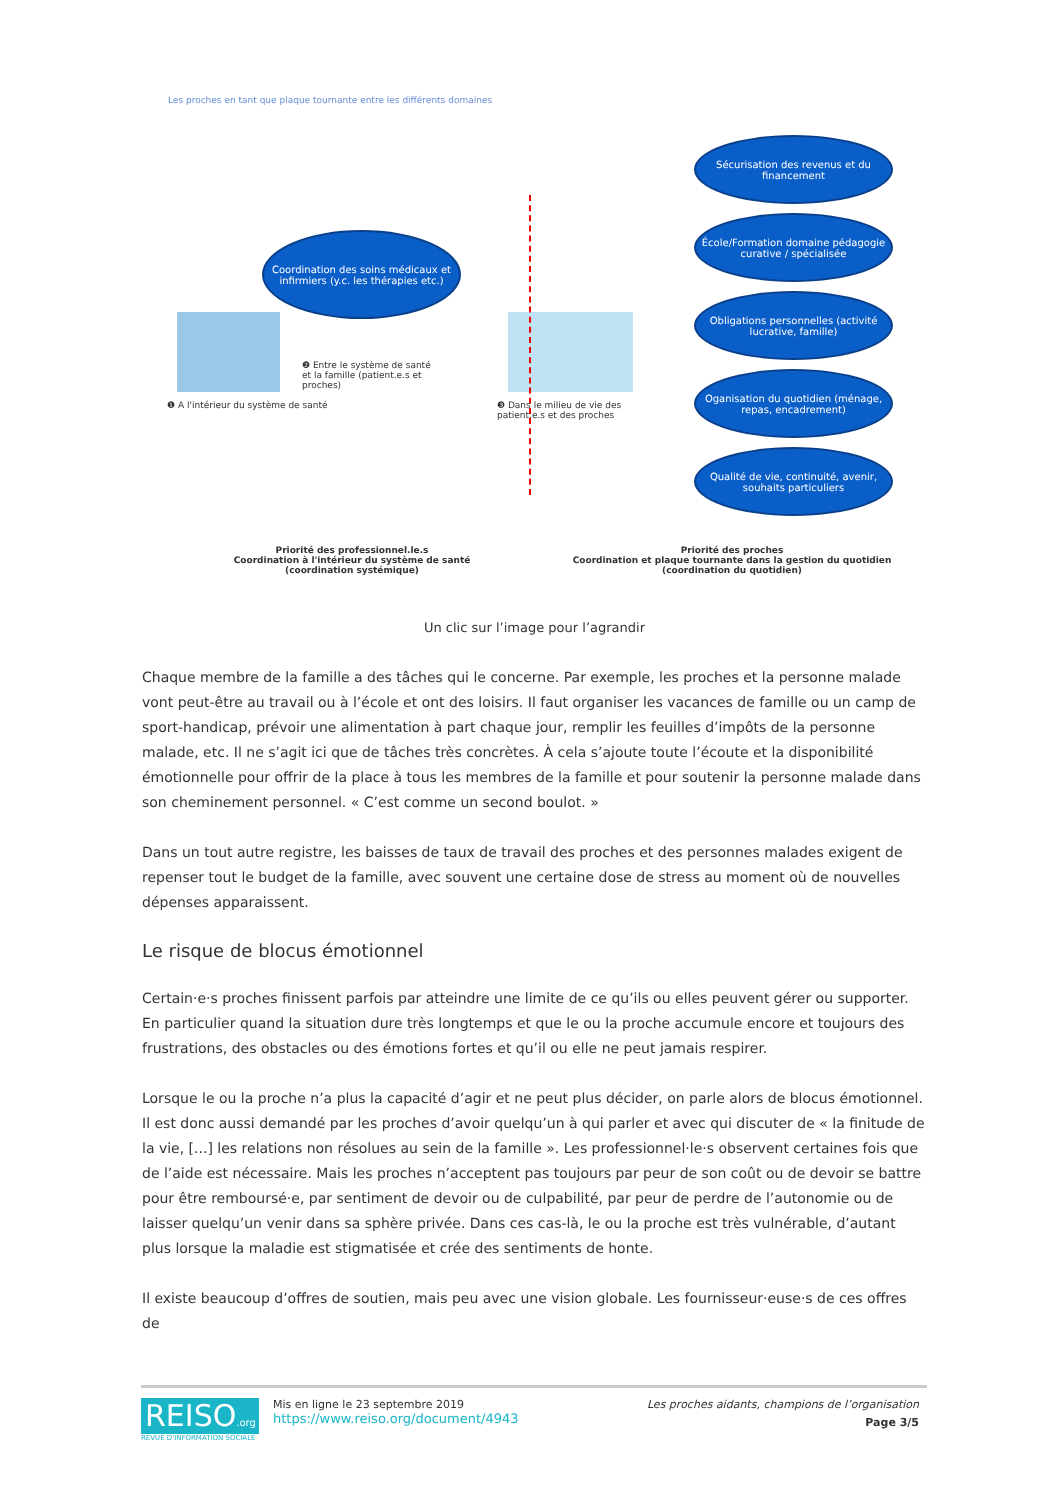Les proches en tant que plaque tournante entre les différents domaines
Coordination des soins médicaux et infirmiers (y.c. les thérapies etc.)
Sécurisation des revenus et du financement
École/Formation domaine pédagogie curative / spécialisée
Obligations personnelles (activité lucrative, famille)
Oganisation du quotidien (ménage, repas, encadrement)
Qualité de vie, continuité, avenir, souhaits particuliers
❶ A l'intérieur du système de santé
❷ Entre le système de santé et la famille (patient.e.s et proches)
❸ Dans le milieu de vie des patient.e.s et des proches
Priorité des professionnel.le.s
Coordination à l'intérieur du système de santé
(coordination systémique)
Priorité des proches
Coordination et plaque tournante dans la gestion du quotidien
(coordination du quotidien)
Un clic sur l’image pour l’agrandir
Chaque membre de la famille a des tâches qui le concerne. Par exemple, les proches et la personne malade vont peut-être au travail ou à l’école et ont des loisirs. Il faut organiser les vacances de famille ou un camp de sport-handicap, prévoir une alimentation à part chaque jour, remplir les feuilles d’impôts de la personne malade, etc. Il ne s’agit ici que de tâches très concrètes. À cela s’ajoute toute l’écoute et la disponibilité émotionnelle pour offrir de la place à tous les membres de la famille et pour soutenir la personne malade dans son cheminement personnel. « C’est comme un second boulot. »
Dans un tout autre registre, les baisses de taux de travail des proches et des personnes malades exigent de repenser tout le budget de la famille, avec souvent une certaine dose de stress au moment où de nouvelles dépenses apparaissent.
Le risque de blocus émotionnel
Certain·e·s proches finissent parfois par atteindre une limite de ce qu’ils ou elles peuvent gérer ou supporter. En particulier quand la situation dure très longtemps et que le ou la proche accumule encore et toujours des frustrations, des obstacles ou des émotions fortes et qu’il ou elle ne peut jamais respirer.
Lorsque le ou la proche n’a plus la capacité d’agir et ne peut plus décider, on parle alors de blocus émotionnel. Il est donc aussi demandé par les proches d’avoir quelqu’un à qui parler et avec qui discuter de « la finitude de la vie, [...] les relations non résolues au sein de la famille ». Les professionnel·le·s observent certaines fois que de l’aide est nécessaire. Mais les proches n’acceptent pas toujours par peur de son coût ou de devoir se battre pour être remboursé·e, par sentiment de devoir ou de culpabilité, par peur de perdre de l’autonomie ou de laisser quelqu’un venir dans sa sphère privée. Dans ces cas-là, le ou la proche est très vulnérable, d’autant plus lorsque la maladie est stigmatisée et crée des sentiments de honte.
Il existe beaucoup d’offres de soutien, mais peu avec une vision globale. Les fournisseur·euse·s de ces offres de
REISO.org
REVUE D'INFORMATION SOCIALE
Mis en ligne le 23 septembre 2019
https://www.reiso.org/document/4943
Les proches aidants, champions de l’organisation
Page 3/5